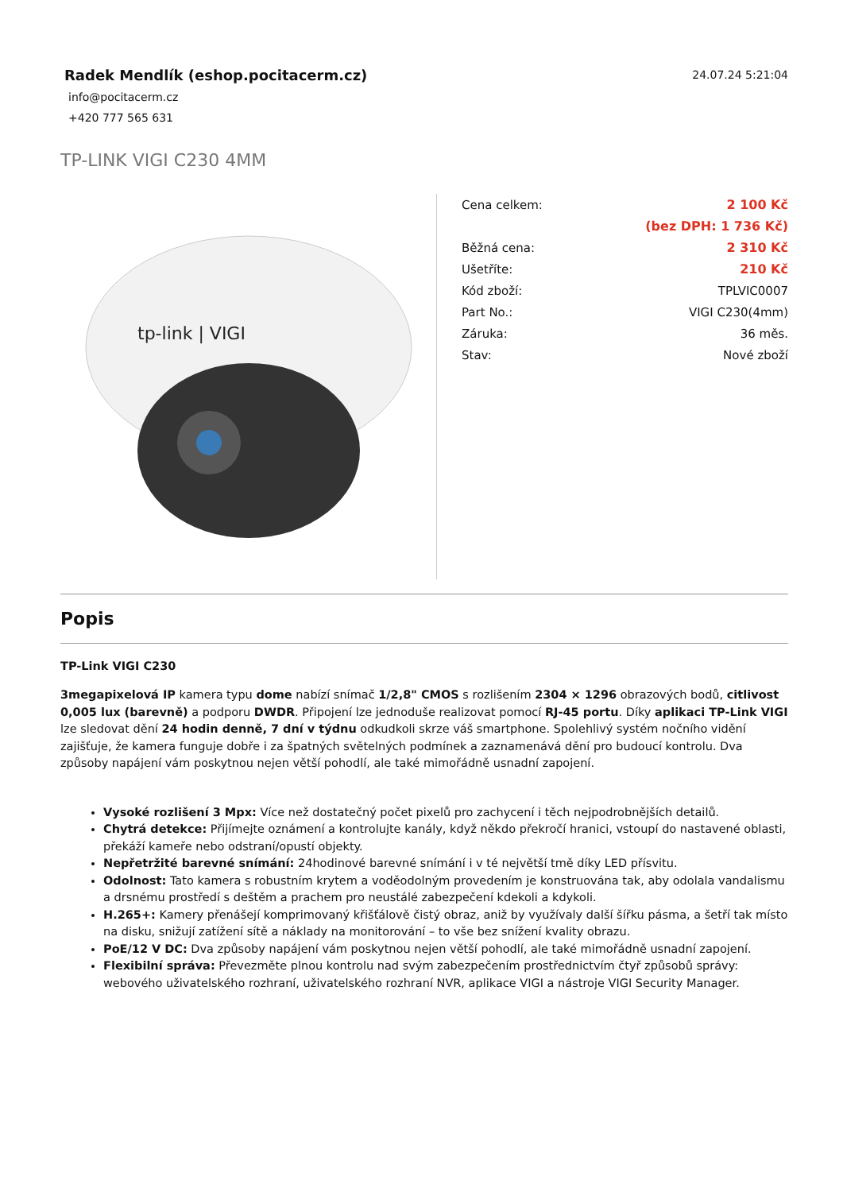Radek Mendlík (eshop.pocitacerm.cz)
24.07.24 5:21:04
info@pocitacerm.cz
+420 777 565 631
TP-LINK VIGI C230 4MM
tp-link | VIGI
| Cena celkem: | 2 100 Kč |
| | (bez DPH: 1 736 Kč) |
| Běžná cena: | 2 310 Kč |
| Ušetříte: | 210 Kč |
| Kód zboží: | TPLVIC0007 |
| Part No.: | VIGI C230(4mm) |
| Záruka: | 36 měs. |
| Stav: | Nové zboží |
Popis
TP-Link VIGI C230
3megapixelová IP kamera typu dome nabízí snímač 1/2,8" CMOS s rozlišením 2304 × 1296 obrazových bodů, citlivost 0,005 lux (barevně) a podporu DWDR. Připojení lze jednoduše realizovat pomocí RJ-45 portu. Díky aplikaci TP-Link VIGI lze sledovat dění 24 hodin denně, 7 dní v týdnu odkudkoli skrze váš smartphone. Spolehlivý systém nočního vidění zajišťuje, že kamera funguje dobře i za špatných světelných podmínek a zaznamenává dění pro budoucí kontrolu. Dva způsoby napájení vám poskytnou nejen větší pohodlí, ale také mimořádně usnadní zapojení.
Vysoké rozlišení 3 Mpx: Více než dostatečný počet pixelů pro zachycení i těch nejpodrobnějších detailů.
Chytrá detekce: Přijímejte oznámení a kontrolujte kanály, když někdo překročí hranici, vstoupí do nastavené oblasti, překáží kameře nebo odstraní/opustí objekty.
Nepřetržité barevné snímání: 24hodinové barevné snímání i v té největší tmě díky LED přísvitu.
Odolnost: Tato kamera s robustním krytem a voděodolným provedením je konstruována tak, aby odolala vandalismu a drsnému prostředí s deštěm a prachem pro neustálé zabezpečení kdekoli a kdykoli.
H.265+: Kamery přenášejí komprimovaný křišťálově čistý obraz, aniž by využívaly další šířku pásma, a šetří tak místo na disku, snižují zatížení sítě a náklady na monitorování – to vše bez snížení kvality obrazu.
PoE/12 V DC: Dva způsoby napájení vám poskytnou nejen větší pohodlí, ale také mimořádně usnadní zapojení.
Flexibilní správa: Převezměte plnou kontrolu nad svým zabezpečením prostřednictvím čtyř způsobů správy: webového uživatelského rozhraní, uživatelského rozhraní NVR, aplikace VIGI a nástroje VIGI Security Manager.